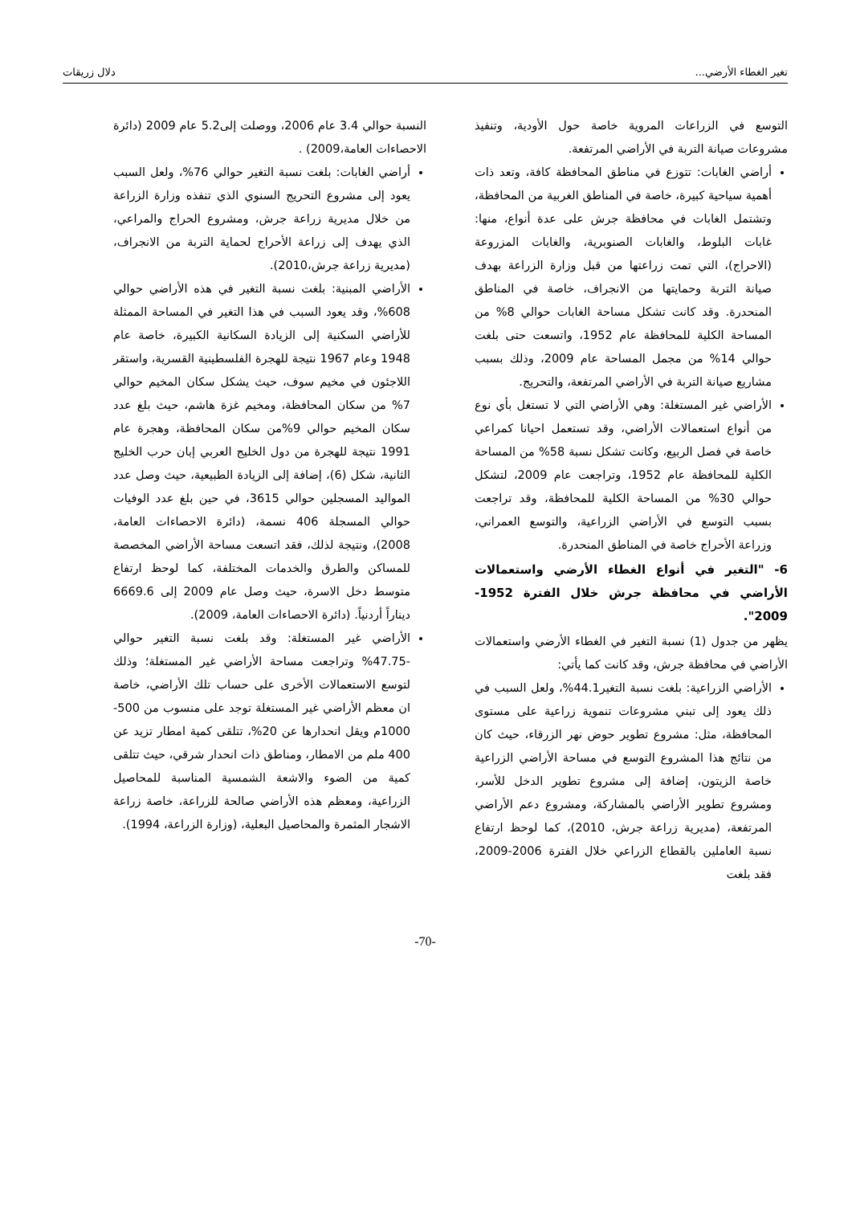تغير الغطاء الأرضي... دلال زريقات
التوسع في الزراعات المروية خاصة حول الأودية، وتنفيذ مشروعات صيانة التربة في الأراضي المرتفعة.
أراضي الغابات: تتوزع في مناطق المحافظة كافة، وتعد ذات أهمية سياحية كبيرة، خاصة في المناطق الغربية من المحافظة، وتشتمل الغابات في محافظة جرش على عدة أنواع، منها: غابات البلوط، والغابات الصنوبرية، والغابات المزروعة (الاحراج)، التي تمت زراعتها من قبل وزارة الزراعة بهدف صيانة التربة وحمايتها من الانجراف، خاصة في المناطق المنحدرة. وقد كانت تشكل مساحة الغابات حوالي 8% من المساحة الكلية للمحافظة عام 1952، واتسعت حتى بلغت حوالي 14% من مجمل المساحة عام 2009، وذلك بسبب مشاريع صيانة التربة في الأراضي المرتفعة، والتحريج.
الأراضي غير المستغلة: وهي الأراضي التي لا تستغل بأي نوع من أنواع استعمالات الأراضي، وقد تستعمل احيانا كمراعي خاصة في فصل الربيع، وكانت تشكل نسبة 58% من المساحة الكلية للمحافظة عام 1952، وتراجعت عام 2009، لتشكل حوالي 30% من المساحة الكلية للمحافظة، وقد تراجعت بسبب التوسع في الأراضي الزراعية، والتوسع العمراني، وزراعة الأحراج خاصة في المناطق المنحدرة.
6- "التغير في أنواع الغطاء الأرضي واستعمالات الأراضي في محافظة جرش خلال الفترة 1952-2009".
يظهر من جدول (1) نسبة التغير في الغطاء الأرضي واستعمالات الأراضي في محافظة جرش، وقد كانت كما يأتي:
الأراضي الزراعية: بلغت نسبة التغير44.1%، ولعل السبب في ذلك يعود إلى تبني مشروعات تنموية زراعية على مستوى المحافظة، مثل: مشروع تطوير حوض نهر الزرقاء، حيث كان من نتائج هذا المشروع التوسع في مساحة الأراضي الزراعية خاصة الزيتون، إضافة إلى مشروع تطوير الدخل للأسر، ومشروع تطوير الأراضي بالمشاركة، ومشروع دعم الأراضي المرتفعة، (مديرية زراعة جرش، 2010)، كما لوحظ ارتفاع نسبة العاملين بالقطاع الزراعي خلال الفترة 2006-2009، فقد بلغت
النسبة حوالي 3.4 عام 2006، ووصلت إلى5.2 عام 2009 (دائرة الاحصاءات العامة،2009) .
أراضي الغابات: بلغت نسبة التغير حوالي 76%، ولعل السبب يعود إلى مشروع التحريج السنوي الذي تنفذه وزارة الزراعة من خلال مديرية زراعة جرش، ومشروع الحراج والمراعي، الذي يهدف إلى زراعة الأحراج لحماية التربة من الانجراف، (مديرية زراعة جرش،2010).
الأراضي المبنية: بلغت نسبة التغير في هذه الأراضي حوالي 608%، وقد يعود السبب في هذا التغير في المساحة الممثلة للأراضي السكنية إلى الزيادة السكانية الكبيرة، خاصة عام 1948 وعام 1967 نتيجة للهجرة الفلسطينية القسرية، واستقر اللاجئون في مخيم سوف، حيث يشكل سكان المخيم حوالي 7% من سكان المحافظة، ومخيم غزة هاشم، حيث بلغ عدد سكان المخيم حوالي 9%من سكان المحافظة، وهجرة عام 1991 نتيجة للهجرة من دول الخليج العربي إبان حرب الخليج الثانية، شكل (6)، إضافة إلى الزيادة الطبيعية، حيث وصل عدد المواليد المسجلين حوالي 3615، في حين بلغ عدد الوفيات حوالي المسجلة 406 نسمة، (دائرة الاحصاءات العامة، 2008)، ونتيجة لذلك، فقد اتسعت مساحة الأراضي المخصصة للمساكن والطرق والخدمات المختلفة، كما لوحظ ارتفاع متوسط دخل الاسرة، حيث وصل عام 2009 إلى 6669.6 ديناراً أردنياً. (دائرة الاحصاءات العامة، 2009).
الأراضي غير المستغلة: وقد بلغت نسبة التغير حوالي -47.75% وتراجعت مساحة الأراضي غير المستغلة؛ وذلك لتوسع الاستعمالات الأخرى على حساب تلك الأراضي، خاصة ان معظم الأراضي غير المستغلة توجد على منسوب من 500-1000م ويقل انحدارها عن 20%، تتلقى كمية امطار تزيد عن 400 ملم من الامطار، ومناطق ذات انحدار شرقي، حيث تتلقى كمية من الضوء والاشعة الشمسية المناسبة للمحاصيل الزراعية، ومعظم هذه الأراضي صالحة للزراعة، خاصة زراعة الاشجار المثمرة والمحاصيل البعلية، (وزارة الزراعة، 1994).
-70-